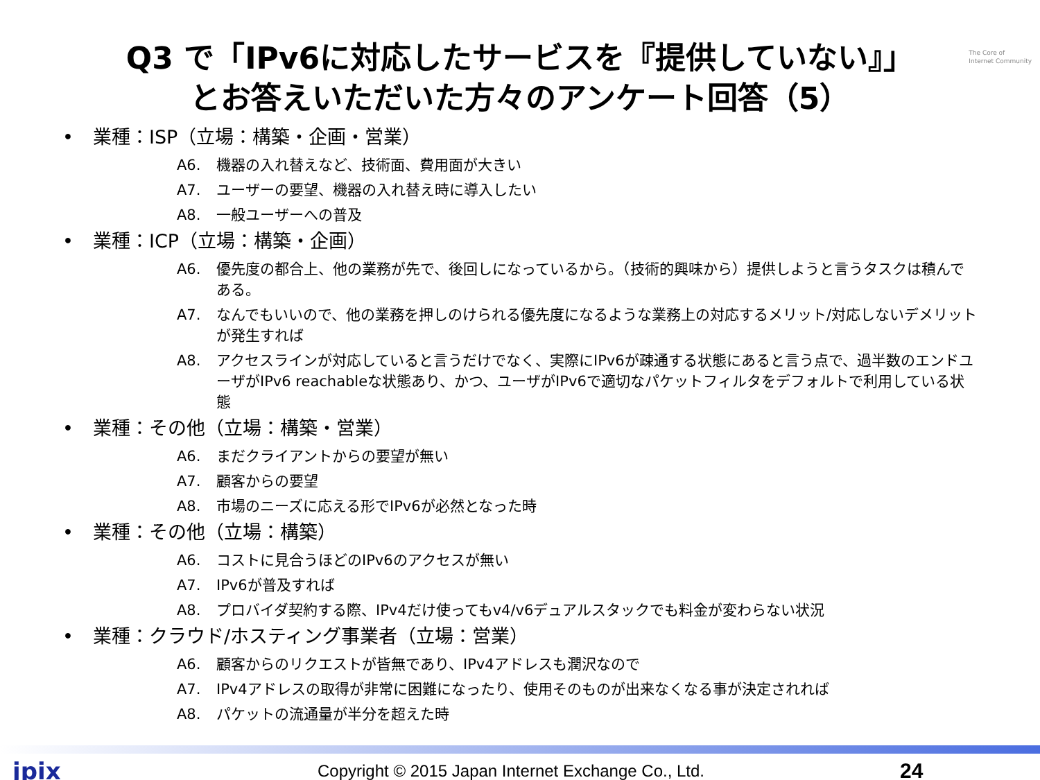The Core of
Internet Community
Q3 で「IPv6に対応したサービスを『提供していない』」
とお答えいただいた方々のアンケート回答（5）
• 業種：ISP（立場：構築・企画・営業）
A6. 機器の入れ替えなど、技術面、費用面が大きい
A7. ユーザーの要望、機器の入れ替え時に導入したい
A8. 一般ユーザーへの普及
• 業種：ICP（立場：構築・企画）
A6. 優先度の都合上、他の業務が先で、後回しになっているから。（技術的興味から）提供しようと言うタスクは積んである。
A7. なんでもいいので、他の業務を押しのけられる優先度になるような業務上の対応するメリット/対応しないデメリットが発生すれば
A8. アクセスラインが対応していると言うだけでなく、実際にIPv6が疎通する状態にあると言う点で、過半数のエンドユーザがIPv6 reachableな状態あり、かつ、ユーザがIPv6で適切なパケットフィルタをデフォルトで利用している状態
• 業種：その他（立場：構築・営業）
A6. まだクライアントからの要望が無い
A7. 顧客からの要望
A8. 市場のニーズに応える形でIPv6が必然となった時
• 業種：その他（立場：構築）
A6. コストに見合うほどのIPv6のアクセスが無い
A7. IPv6が普及すれば
A8. プロバイダ契約する際、IPv4だけ使ってもv4/v6デュアルスタックでも料金が変わらない状況
• 業種：クラウド/ホスティング事業者（立場：営業）
A6. 顧客からのリクエストが皆無であり、IPv4アドレスも潤沢なので
A7. IPv4アドレスの取得が非常に困難になったり、使用そのものが出来なくなる事が決定されれば
A8. パケットの流通量が半分を超えた時
jpix Copyright © 2015 Japan Internet Exchange Co., Ltd. 24